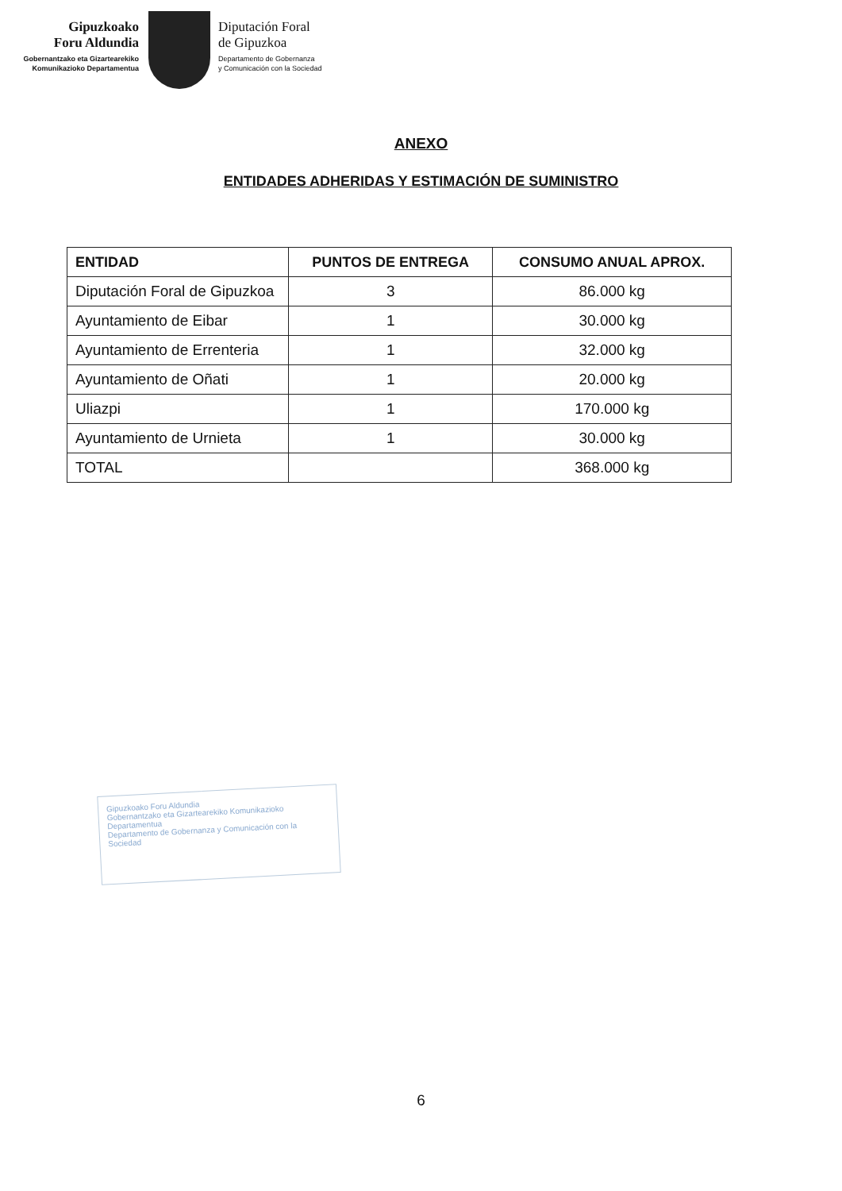Gipuzkoako
Foru Aldundia
Gobernantzako eta Gizartearekiko
Komunikazioko Departamentua
Diputación Foral
de Gipuzkoa
Departamento de Gobernanza
y Comunicación con la Sociedad
ANEXO
ENTIDADES ADHERIDAS Y ESTIMACIÓN DE SUMINISTRO
| ENTIDAD | PUNTOS DE ENTREGA | CONSUMO ANUAL APROX. |
| --- | --- | --- |
| Diputación Foral de Gipuzkoa | 3 | 86.000 kg |
| Ayuntamiento de Eibar | 1 | 30.000 kg |
| Ayuntamiento de Errenteria | 1 | 32.000 kg |
| Ayuntamiento de Oñati | 1 | 20.000 kg |
| Uliazpi | 1 | 170.000 kg |
| Ayuntamiento de Urnieta | 1 | 30.000 kg |
| TOTAL | | 368.000 kg |
Gipuzkoako Foru Aldundia
Gobernantzako eta Gizartearekiko Komunikazioko Departamentua
Departamento de Gobernanza y Comunicación con la Sociedad
6